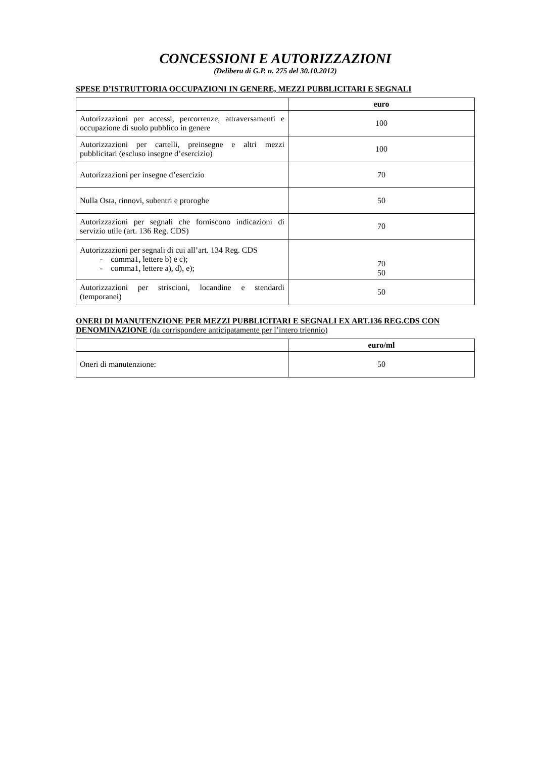CONCESSIONI E AUTORIZZAZIONI
(Delibera di G.P. n. 275 del 30.10.2012)
SPESE D’ISTRUTTORIA OCCUPAZIONI IN GENERE, MEZZI PUBBLICITARI E SEGNALI
| | euro |
| --- | --- |
| Autorizzazioni per accessi, percorrenze, attraversamenti e occupazione di suolo pubblico in genere | 100 |
| Autorizzazioni per cartelli, preinsegne e altri mezzi pubblicitari (escluso insegne d’esercizio) | 100 |
| Autorizzazioni per insegne d’esercizio | 70 |
| Nulla Osta, rinnovi, subentri e proroghe | 50 |
| Autorizzazioni per segnali che forniscono indicazioni di servizio utile (art. 136 Reg. CDS) | 70 |
| Autorizzazioni per segnali di cui all’art. 134 Reg. CDS - comma1, lettere b) e c); - comma1, lettere a), d), e); | 70 50 |
| Autorizzazioni per striscioni, locandine e stendardi (temporanei) | 50 |
ONERI DI MANUTENZIONE PER MEZZI PUBBLICITARI E SEGNALI EX ART.136 REG.CDS CON DENOMINAZIONE (da corrispondere anticipatamente per l’intero triennio)
| | euro/ml |
| --- | --- |
| Oneri di manutenzione: | 50 |